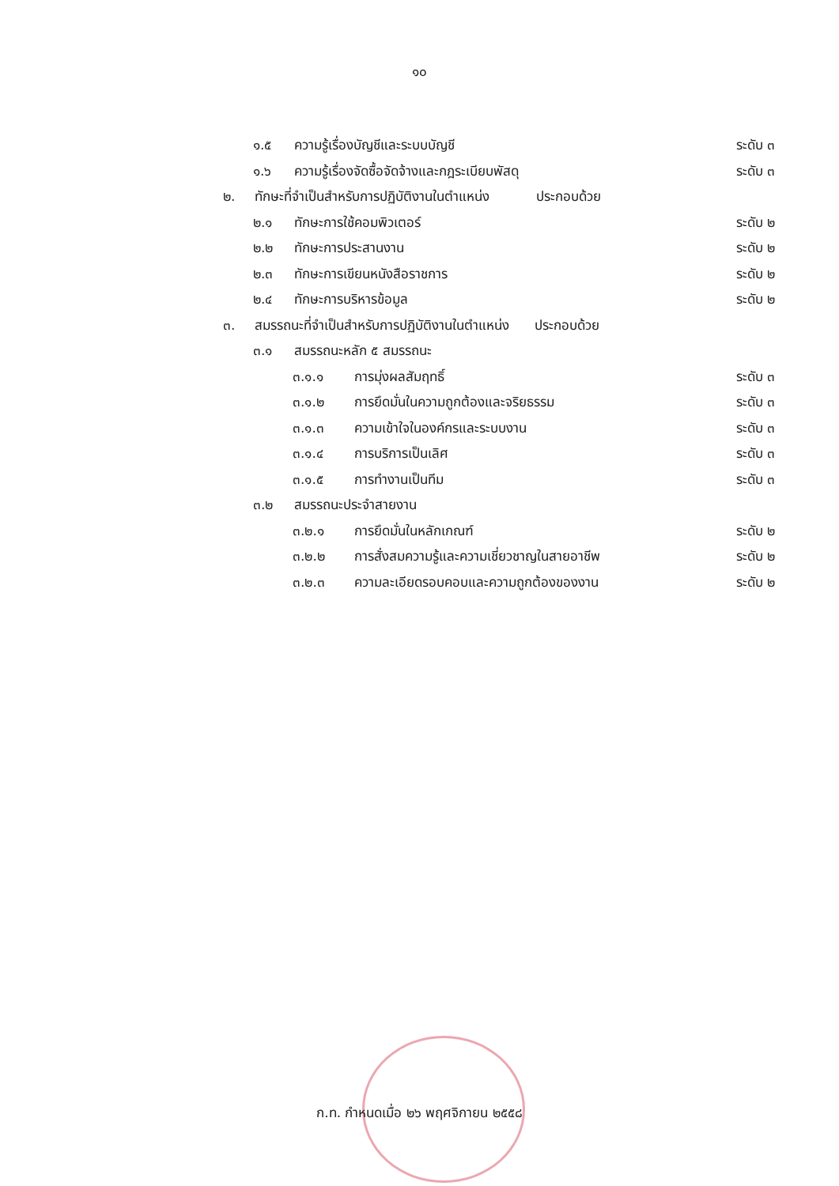๑๐
๑.๕ ความรู้เรื่องบัญชีและระบบบัญชี ระดับ ๓
๑.๖ ความรู้เรื่องจัดซื้อจัดจ้างและกฎระเบียบพัสดุ ระดับ ๓
๒. ทักษะที่จำเป็นสำหรับการปฏิบัติงานในตำแหน่ง ประกอบด้วย
๒.๑ ทักษะการใช้คอมพิวเตอร์ ระดับ ๒
๒.๒ ทักษะการประสานงาน ระดับ ๒
๒.๓ ทักษะการเขียนหนังสือราชการ ระดับ ๒
๒.๔ ทักษะการบริหารข้อมูล ระดับ ๒
๓. สมรรถนะที่จำเป็นสำหรับการปฏิบัติงานในตำแหน่ง ประกอบด้วย
๓.๑ สมรรถนะหลัก ๕ สมรรถนะ
๓.๑.๑ การมุ่งผลสัมฤทธิ์ ระดับ ๓
๓.๑.๒ การยึดมั่นในความถูกต้องและจริยธรรม ระดับ ๓
๓.๑.๓ ความเข้าใจในองค์กรและระบบงาน ระดับ ๓
๓.๑.๔ การบริการเป็นเลิศ ระดับ ๓
๓.๑.๕ การทำงานเป็นทีม ระดับ ๓
๓.๒ สมรรถนะประจำสายงาน
๓.๒.๑ การยึดมั่นในหลักเกณฑ์ ระดับ ๒
๓.๒.๒ การสั่งสมความรู้และความเชี่ยวชาญในสายอาชีพ ระดับ ๒
๓.๒.๓ ความละเอียดรอบคอบและความถูกต้องของงาน ระดับ ๒
ก.ท. กำหนดเมื่อ ๒๖ พฤศจิกายน ๒๕๕๘